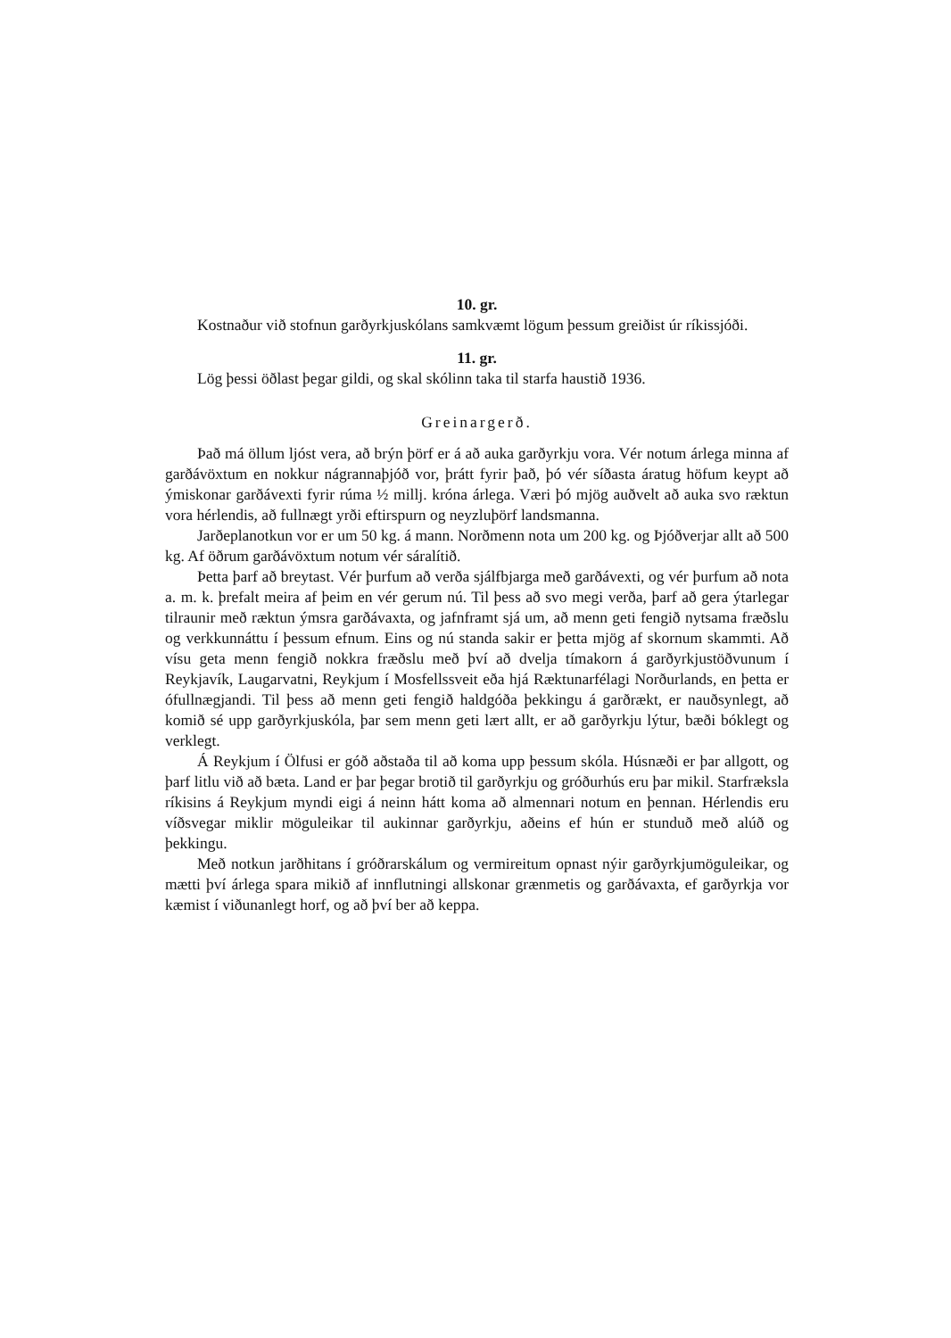10. gr.
Kostnaður við stofnun garðyrkjuskólans samkvæmt lögum þessum greiðist úr ríkissjóði.
11. gr.
Lög þessi öðlast þegar gildi, og skal skólinn taka til starfa haustið 1936.
Greinargerð.
Það má öllum ljóst vera, að brýn þörf er á að auka garðyrkju vora. Vér notum árlega minna af garðávöxtum en nokkur nágrannaþjóð vor, þrátt fyrir það, þó vér síðasta áratug höfum keypt að ýmiskonar garðávexti fyrir rúma ½ millj. króna árlega. Væri þó mjög auðvelt að auka svo ræktun vora hérlendis, að fullnægt yrði eftirspurn og neyzluþörf landsmanna.
Jarðeplanotkun vor er um 50 kg. á mann. Norðmenn nota um 200 kg. og Þjóðverjar allt að 500 kg. Af öðrum garðávöxtum notum vér sáralítið.
Þetta þarf að breytast. Vér þurfum að verða sjálfbjarga með garðávexti, og vér þurfum að nota a. m. k. þrefalt meira af þeim en vér gerum nú. Til þess að svo megi verða, þarf að gera ýtarlegar tilraunir með ræktun ýmsra garðávaxta, og jafnframt sjá um, að menn geti fengið nytsama fræðslu og verkkunnáttu í þessum efnum. Eins og nú standa sakir er þetta mjög af skornum skammti. Að vísu geta menn fengið nokkra fræðslu með því að dvelja tímakorn á garðyrkjustöðvunum í Reykjavík, Laugarvatni, Reykjum í Mosfellssveit eða hjá Ræktunarfélagi Norðurlands, en þetta er ófullnægjandi. Til þess að menn geti fengið haldgóða þekkingu á garðrækt, er nauðsynlegt, að komið sé upp garðyrkjuskóla, þar sem menn geti lært allt, er að garðyrkju lýtur, bæði bóklegt og verklegt.
Á Reykjum í Ölfusi er góð aðstaða til að koma upp þessum skóla. Húsnæði er þar allgott, og þarf litlu við að bæta. Land er þar þegar brotið til garðyrkju og gróðurhús eru þar mikil. Starfræksla ríkisins á Reykjum myndi eigi á neinn hátt koma að almennari notum en þennan. Hérlendis eru víðsvegar miklir möguleikar til aukinnar garðyrkju, aðeins ef hún er stunduð með alúð og þekkingu.
Með notkun jarðhitans í gróðrarskálum og vermireitum opnast nýir garðyrkjumöguleikar, og mætti því árlega spara mikið af innflutningi allskonar grænmetis og garðávaxta, ef garðyrkja vor kæmist í viðunanlegt horf, og að því ber að keppa.